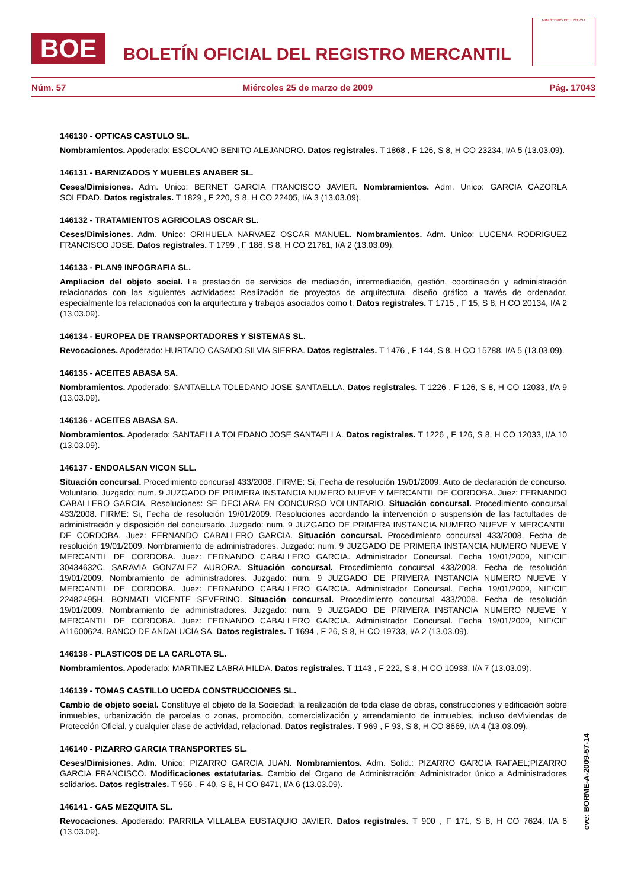BOE
BOLETÍN OFICIAL DEL REGISTRO MERCANTIL
MINISTERIO DE JUSTICIA
Núm. 57 Miércoles 25 de marzo de 2009 Pág. 17043
146130 - OPTICAS CASTULO SL.
Nombramientos. Apoderado: ESCOLANO BENITO ALEJANDRO. Datos registrales. T 1868 , F 126, S 8, H CO 23234, I/A 5 (13.03.09).
146131 - BARNIZADOS Y MUEBLES ANABER SL.
Ceses/Dimisiones. Adm. Unico: BERNET GARCIA FRANCISCO JAVIER. Nombramientos. Adm. Unico: GARCIA CAZORLA SOLEDAD. Datos registrales. T 1829 , F 220, S 8, H CO 22405, I/A 3 (13.03.09).
146132 - TRATAMIENTOS AGRICOLAS OSCAR SL.
Ceses/Dimisiones. Adm. Unico: ORIHUELA NARVAEZ OSCAR MANUEL. Nombramientos. Adm. Unico: LUCENA RODRIGUEZ FRANCISCO JOSE. Datos registrales. T 1799 , F 186, S 8, H CO 21761, I/A 2 (13.03.09).
146133 - PLAN9 INFOGRAFIA SL.
Ampliacion del objeto social. La prestación de servicios de mediación, intermediación, gestión, coordinación y administración relacionados con las siguientes actividades: Realización de proyectos de arquitectura, diseño gráfico a través de ordenador, especialmente los relacionados con la arquitectura y trabajos asociados como t. Datos registrales. T 1715 , F 15, S 8, H CO 20134, I/A 2 (13.03.09).
146134 - EUROPEA DE TRANSPORTADORES Y SISTEMAS SL.
Revocaciones. Apoderado: HURTADO CASADO SILVIA SIERRA. Datos registrales. T 1476 , F 144, S 8, H CO 15788, I/A 5 (13.03.09).
146135 - ACEITES ABASA SA.
Nombramientos. Apoderado: SANTAELLA TOLEDANO JOSE SANTAELLA. Datos registrales. T 1226 , F 126, S 8, H CO 12033, I/A 9 (13.03.09).
146136 - ACEITES ABASA SA.
Nombramientos. Apoderado: SANTAELLA TOLEDANO JOSE SANTAELLA. Datos registrales. T 1226 , F 126, S 8, H CO 12033, I/A 10 (13.03.09).
146137 - ENDOALSAN VICON SLL.
Situación concursal. Procedimiento concursal 433/2008. FIRME: Si, Fecha de resolución 19/01/2009. Auto de declaración de concurso. Voluntario. Juzgado: num. 9 JUZGADO DE PRIMERA INSTANCIA NUMERO NUEVE Y MERCANTIL DE CORDOBA. Juez: FERNANDO CABALLERO GARCIA. Resoluciones: SE DECLARA EN CONCURSO VOLUNTARIO. Situación concursal. Procedimiento concursal 433/2008. FIRME: Si, Fecha de resolución 19/01/2009. Resoluciones acordando la intervención o suspensión de las factultades de administración y disposición del concursado. Juzgado: num. 9 JUZGADO DE PRIMERA INSTANCIA NUMERO NUEVE Y MERCANTIL DE CORDOBA. Juez: FERNANDO CABALLERO GARCIA. Situación concursal. Procedimiento concursal 433/2008. Fecha de resolución 19/01/2009. Nombramiento de administradores. Juzgado: num. 9 JUZGADO DE PRIMERA INSTANCIA NUMERO NUEVE Y MERCANTIL DE CORDOBA. Juez: FERNANDO CABALLERO GARCIA. Administrador Concursal. Fecha 19/01/2009, NIF/CIF 30434632C. SARAVIA GONZALEZ AURORA. Situación concursal. Procedimiento concursal 433/2008. Fecha de resolución 19/01/2009. Nombramiento de administradores. Juzgado: num. 9 JUZGADO DE PRIMERA INSTANCIA NUMERO NUEVE Y MERCANTIL DE CORDOBA. Juez: FERNANDO CABALLERO GARCIA. Administrador Concursal. Fecha 19/01/2009, NIF/CIF 22482495H. BONMATI VICENTE SEVERINO. Situación concursal. Procedimiento concursal 433/2008. Fecha de resolución 19/01/2009. Nombramiento de administradores. Juzgado: num. 9 JUZGADO DE PRIMERA INSTANCIA NUMERO NUEVE Y MERCANTIL DE CORDOBA. Juez: FERNANDO CABALLERO GARCIA. Administrador Concursal. Fecha 19/01/2009, NIF/CIF A11600624. BANCO DE ANDALUCIA SA. Datos registrales. T 1694 , F 26, S 8, H CO 19733, I/A 2 (13.03.09).
146138 - PLASTICOS DE LA CARLOTA SL.
Nombramientos. Apoderado: MARTINEZ LABRA HILDA. Datos registrales. T 1143 , F 222, S 8, H CO 10933, I/A 7 (13.03.09).
146139 - TOMAS CASTILLO UCEDA CONSTRUCCIONES SL.
Cambio de objeto social. Constituye el objeto de la Sociedad: la realización de toda clase de obras, construcciones y edificación sobre inmuebles, urbanización de parcelas o zonas, promoción, comercialización y arrendamiento de inmuebles, incluso deViviendas de Protección Oficial, y cualquier clase de actividad, relacionad. Datos registrales. T 969 , F 93, S 8, H CO 8669, I/A 4 (13.03.09).
146140 - PIZARRO GARCIA TRANSPORTES SL.
Ceses/Dimisiones. Adm. Unico: PIZARRO GARCIA JUAN. Nombramientos. Adm. Solid.: PIZARRO GARCIA RAFAEL;PIZARRO GARCIA FRANCISCO. Modificaciones estatutarias. Cambio del Organo de Administración: Administrador único a Administradores solidarios. Datos registrales. T 956 , F 40, S 8, H CO 8471, I/A 6 (13.03.09).
146141 - GAS MEZQUITA SL.
Revocaciones. Apoderado: PARRILA VILLALBA EUSTAQUIO JAVIER. Datos registrales. T 900 , F 171, S 8, H CO 7624, I/A 6 (13.03.09).
cve: BORME-A-2009-57-14